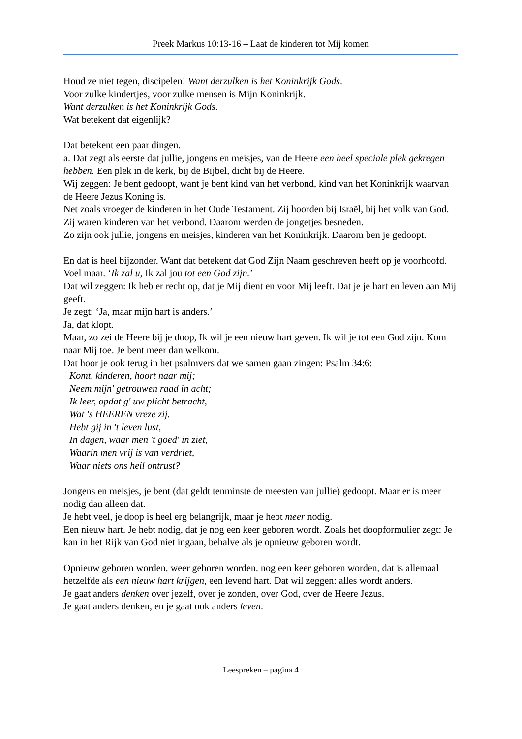Preek Markus 10:13-16 – Laat de kinderen tot Mij komen
Houd ze niet tegen, discipelen! Want derzulken is het Koninkrijk Gods.
Voor zulke kindertjes, voor zulke mensen is Mijn Koninkrijk.
Want derzulken is het Koninkrijk Gods.
Wat betekent dat eigenlijk?
Dat betekent een paar dingen.
a. Dat zegt als eerste dat jullie, jongens en meisjes, van de Heere een heel speciale plek gekregen hebben. Een plek in de kerk, bij de Bijbel, dicht bij de Heere.
Wij zeggen: Je bent gedoopt, want je bent kind van het verbond, kind van het Koninkrijk waarvan de Heere Jezus Koning is.
Net zoals vroeger de kinderen in het Oude Testament. Zij hoorden bij Israël, bij het volk van God. Zij waren kinderen van het verbond. Daarom werden de jongetjes besneden.
Zo zijn ook jullie, jongens en meisjes, kinderen van het Koninkrijk. Daarom ben je gedoopt.
En dat is heel bijzonder. Want dat betekent dat God Zijn Naam geschreven heeft op je voorhoofd. Voel maar. ‘Ik zal u, Ik zal jou tot een God zijn.’
Dat wil zeggen: Ik heb er recht op, dat je Mij dient en voor Mij leeft. Dat je je hart en leven aan Mij geeft.
Je zegt: ‘Ja, maar mijn hart is anders.’
Ja, dat klopt.
Maar, zo zei de Heere bij je doop, Ik wil je een nieuw hart geven. Ik wil je tot een God zijn. Kom naar Mij toe. Je bent meer dan welkom.
Dat hoor je ook terug in het psalmvers dat we samen gaan zingen: Psalm 34:6:
Komt, kinderen, hoort naar mij;
Neem mijn' getrouwen raad in acht;
Ik leer, opdat g' uw plicht betracht,
Wat 's HEEREN vreze zij.
Hebt gij in 't leven lust,
In dagen, waar men 't goed' in ziet,
Waarin men vrij is van verdriet,
Waar niets ons heil ontrust?
Jongens en meisjes, je bent (dat geldt tenminste de meesten van jullie) gedoopt. Maar er is meer nodig dan alleen dat.
Je hebt veel, je doop is heel erg belangrijk, maar je hebt meer nodig.
Een nieuw hart. Je hebt nodig, dat je nog een keer geboren wordt. Zoals het doopformulier zegt: Je kan in het Rijk van God niet ingaan, behalve als je opnieuw geboren wordt.
Opnieuw geboren worden, weer geboren worden, nog een keer geboren worden, dat is allemaal hetzelfde als een nieuw hart krijgen, een levend hart. Dat wil zeggen: alles wordt anders.
Je gaat anders denken over jezelf, over je zonden, over God, over de Heere Jezus.
Je gaat anders denken, en je gaat ook anders leven.
Leespreken – pagina 4